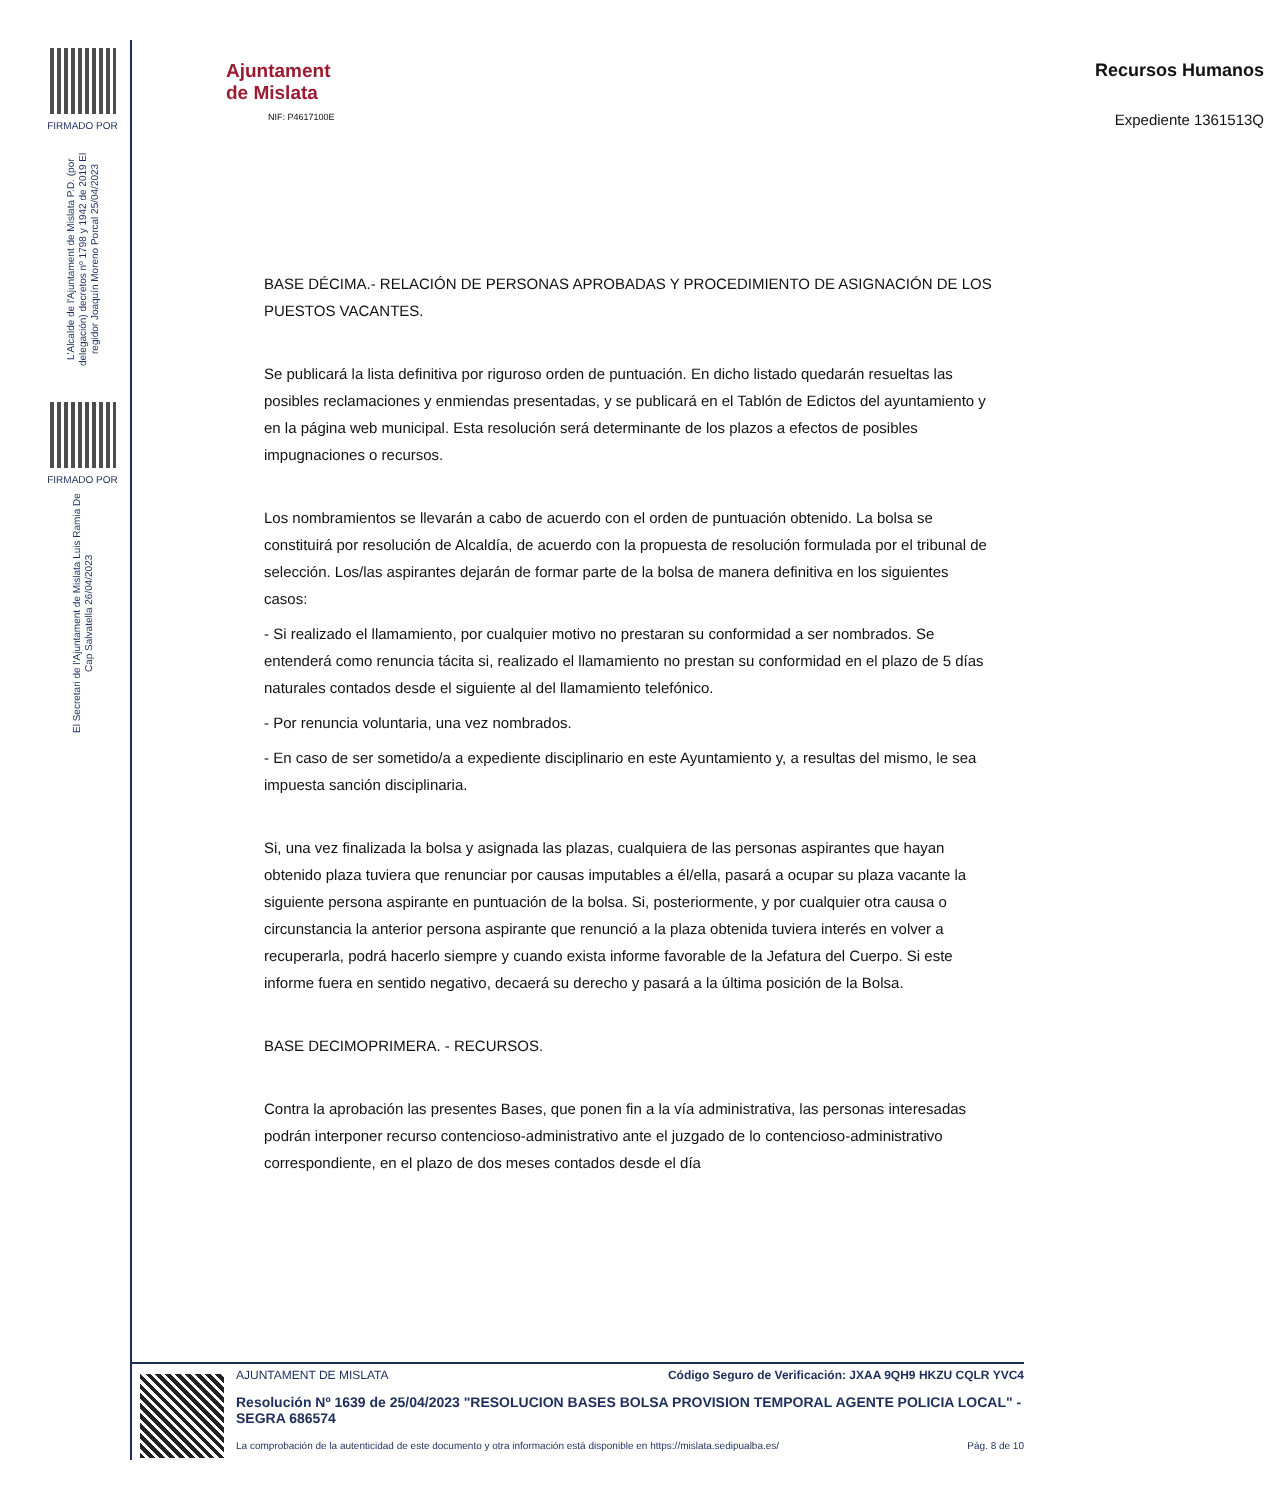FIRMADO POR
L'Alcalde de l'Ajuntament de Mislata P.D. (por delegación) decretos nº 1798 y 1942 de 2019 El regidor Joaquín Moreno Porcal 25/04/2023
FIRMADO POR
El Secretari de l'Ajuntament de Mislata Luis Ramia De Cap Salvatella 26/04/2023
Ajuntament
de Mislata
NIF: P4617100E
Recursos Humanos
Expediente 1361513Q
BASE DÉCIMA.- RELACIÓN DE PERSONAS APROBADAS Y PROCEDIMIENTO DE ASIGNACIÓN DE LOS PUESTOS VACANTES.
Se publicará la lista definitiva por riguroso orden de puntuación. En dicho listado quedarán resueltas las posibles reclamaciones y enmiendas presentadas, y se publicará en el Tablón de Edictos del ayuntamiento y en la página web municipal. Esta resolución será determinante de los plazos a efectos de posibles impugnaciones o recursos.
Los nombramientos se llevarán a cabo de acuerdo con el orden de puntuación obtenido. La bolsa se constituirá por resolución de Alcaldía, de acuerdo con la propuesta de resolución formulada por el tribunal de selección. Los/las aspirantes dejarán de formar parte de la bolsa de manera definitiva en los siguientes casos:
- Si realizado el llamamiento, por cualquier motivo no prestaran su conformidad a ser nombrados. Se entenderá como renuncia tácita si, realizado el llamamiento no prestan su conformidad en el plazo de 5 días naturales contados desde el siguiente al del llamamiento telefónico.
- Por renuncia voluntaria, una vez nombrados.
- En caso de ser sometido/a a expediente disciplinario en este Ayuntamiento y, a resultas del mismo, le sea impuesta sanción disciplinaria.
Si, una vez finalizada la bolsa y asignada las plazas, cualquiera de las personas aspirantes que hayan obtenido plaza tuviera que renunciar por causas imputables a él/ella, pasará a ocupar su plaza vacante la siguiente persona aspirante en puntuación de la bolsa. Si, posteriormente, y por cualquier otra causa o circunstancia la anterior persona aspirante que renunció a la plaza obtenida tuviera interés en volver a recuperarla, podrá hacerlo siempre y cuando exista informe favorable de la Jefatura del Cuerpo. Si este informe fuera en sentido negativo, decaerá su derecho y pasará a la última posición de la Bolsa.
BASE DECIMOPRIMERA. - RECURSOS.
Contra la aprobación las presentes Bases, que ponen fin a la vía administrativa, las personas interesadas podrán interponer recurso contencioso-administrativo ante el juzgado de lo contencioso-administrativo correspondiente, en el plazo de dos meses contados desde el día
AJUNTAMENT DE MISLATA Código Seguro de Verificación: JXAA 9QH9 HKZU CQLR YVC4
Resolución Nº 1639 de 25/04/2023 "RESOLUCION BASES BOLSA PROVISION TEMPORAL AGENTE POLICIA LOCAL" - SEGRA 686574
La comprobación de la autenticidad de este documento y otra información está disponible en https://mislata.sedipualba.es/ Pág. 8 de 10